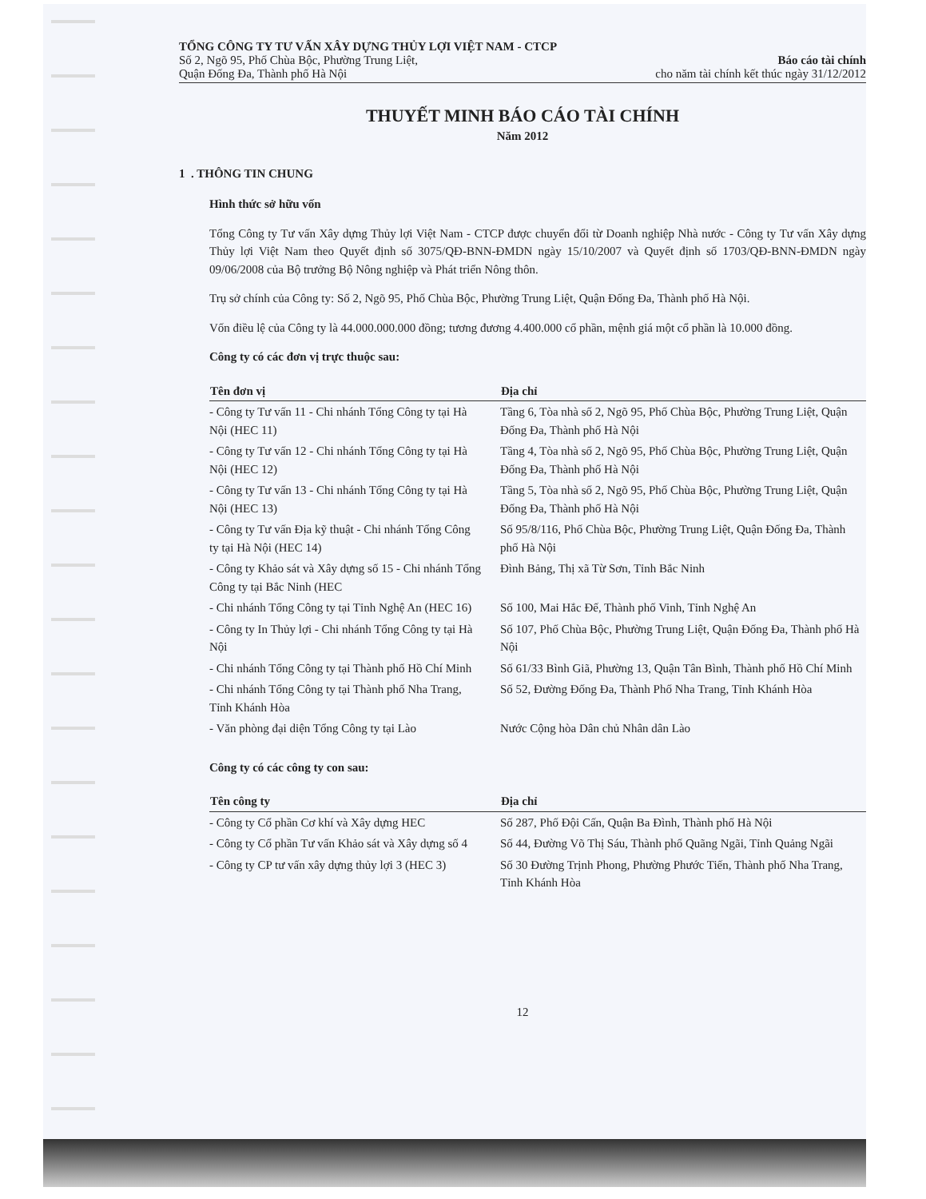TỔNG CÔNG TY TƯ VẤN XÂY DỰNG THỦY LỢI VIỆT NAM - CTCP
Số 2, Ngõ 95, Phố Chùa Bộc, Phường Trung Liệt,
Quận Đống Đa, Thành phố Hà Nội
Báo cáo tài chính
cho năm tài chính kết thúc ngày 31/12/2012
THUYẾT MINH BÁO CÁO TÀI CHÍNH
Năm 2012
1 . THÔNG TIN CHUNG
Hình thức sở hữu vốn
Tổng Công ty Tư vấn Xây dựng Thủy lợi Việt Nam - CTCP được chuyển đổi từ Doanh nghiệp Nhà nước - Công ty Tư vấn Xây dựng Thủy lợi Việt Nam theo Quyết định số 3075/QĐ-BNN-ĐMDN ngày 15/10/2007 và Quyết định số 1703/QĐ-BNN-ĐMDN ngày 09/06/2008 của Bộ trưởng Bộ Nông nghiệp và Phát triển Nông thôn.
Trụ sở chính của Công ty: Số 2, Ngõ 95, Phố Chùa Bộc, Phường Trung Liệt, Quận Đống Đa, Thành phố Hà Nội.
Vốn điều lệ của Công ty là 44.000.000.000 đồng; tương đương 4.400.000 cổ phần, mệnh giá một cổ phần là 10.000 đồng.
Công ty có các đơn vị trực thuộc sau:
| Tên đơn vị | Địa chỉ |
| --- | --- |
| - Công ty Tư vấn 11 - Chi nhánh Tổng Công ty tại Hà Nội (HEC 11) | Tầng 6, Tòa nhà số 2, Ngõ 95, Phố Chùa Bộc, Phường Trung Liệt, Quận Đống Đa, Thành phố Hà Nội |
| - Công ty Tư vấn 12 - Chi nhánh Tổng Công ty tại Hà Nội (HEC 12) | Tầng 4, Tòa nhà số 2, Ngõ 95, Phố Chùa Bộc, Phường Trung Liệt, Quận Đống Đa, Thành phố Hà Nội |
| - Công ty Tư vấn 13 - Chi nhánh Tổng Công ty tại Hà Nội (HEC 13) | Tầng 5, Tòa nhà số 2, Ngõ 95, Phố Chùa Bộc, Phường Trung Liệt, Quận Đống Đa, Thành phố Hà Nội |
| - Công ty Tư vấn Địa kỹ thuật - Chi nhánh Tổng Công ty tại Hà Nội (HEC 14) | Số 95/8/116, Phố Chùa Bộc, Phường Trung Liệt, Quận Đống Đa, Thành phố Hà Nội |
| - Công ty Khảo sát và Xây dựng số 15 - Chi nhánh Tổng Công ty tại Bắc Ninh (HEC | Đình Bảng, Thị xã Từ Sơn, Tỉnh Bắc Ninh |
| - Chi nhánh Tổng Công ty tại Tỉnh Nghệ An (HEC 16) | Số 100, Mai Hắc Đế, Thành phố Vinh, Tỉnh Nghệ An |
| - Công ty In Thủy lợi - Chi nhánh Tổng Công ty tại Hà Nội | Số 107, Phố Chùa Bộc, Phường Trung Liệt, Quận Đống Đa, Thành phố Hà Nội |
| - Chi nhánh Tổng Công ty tại Thành phố Hồ Chí Minh | Số 61/33 Bình Giã, Phường 13, Quận Tân Bình, Thành phố Hồ Chí Minh |
| - Chi nhánh Tổng Công ty tại Thành phố Nha Trang, Tỉnh Khánh Hòa | Số 52, Đường Đống Đa, Thành Phố Nha Trang, Tỉnh Khánh Hòa |
| - Văn phòng đại diện Tổng Công ty tại Lào | Nước Cộng hòa Dân chủ Nhân dân Lào |
Công ty có các công ty con sau:
| Tên công ty | Địa chỉ |
| --- | --- |
| - Công ty Cổ phần Cơ khí và Xây dựng HEC | Số 287, Phố Đội Cấn, Quận Ba Đình, Thành phố Hà Nội |
| - Công ty Cổ phần Tư vấn Khảo sát và Xây dựng số 4 | Số 44, Đường Võ Thị Sáu, Thành phố Quãng Ngãi, Tỉnh Quảng Ngãi |
| - Công ty CP tư vấn xây dựng thủy lợi 3 (HEC 3) | Số 30 Đường Trịnh Phong, Phường Phước Tiến, Thành phố Nha Trang, Tỉnh Khánh Hòa |
12